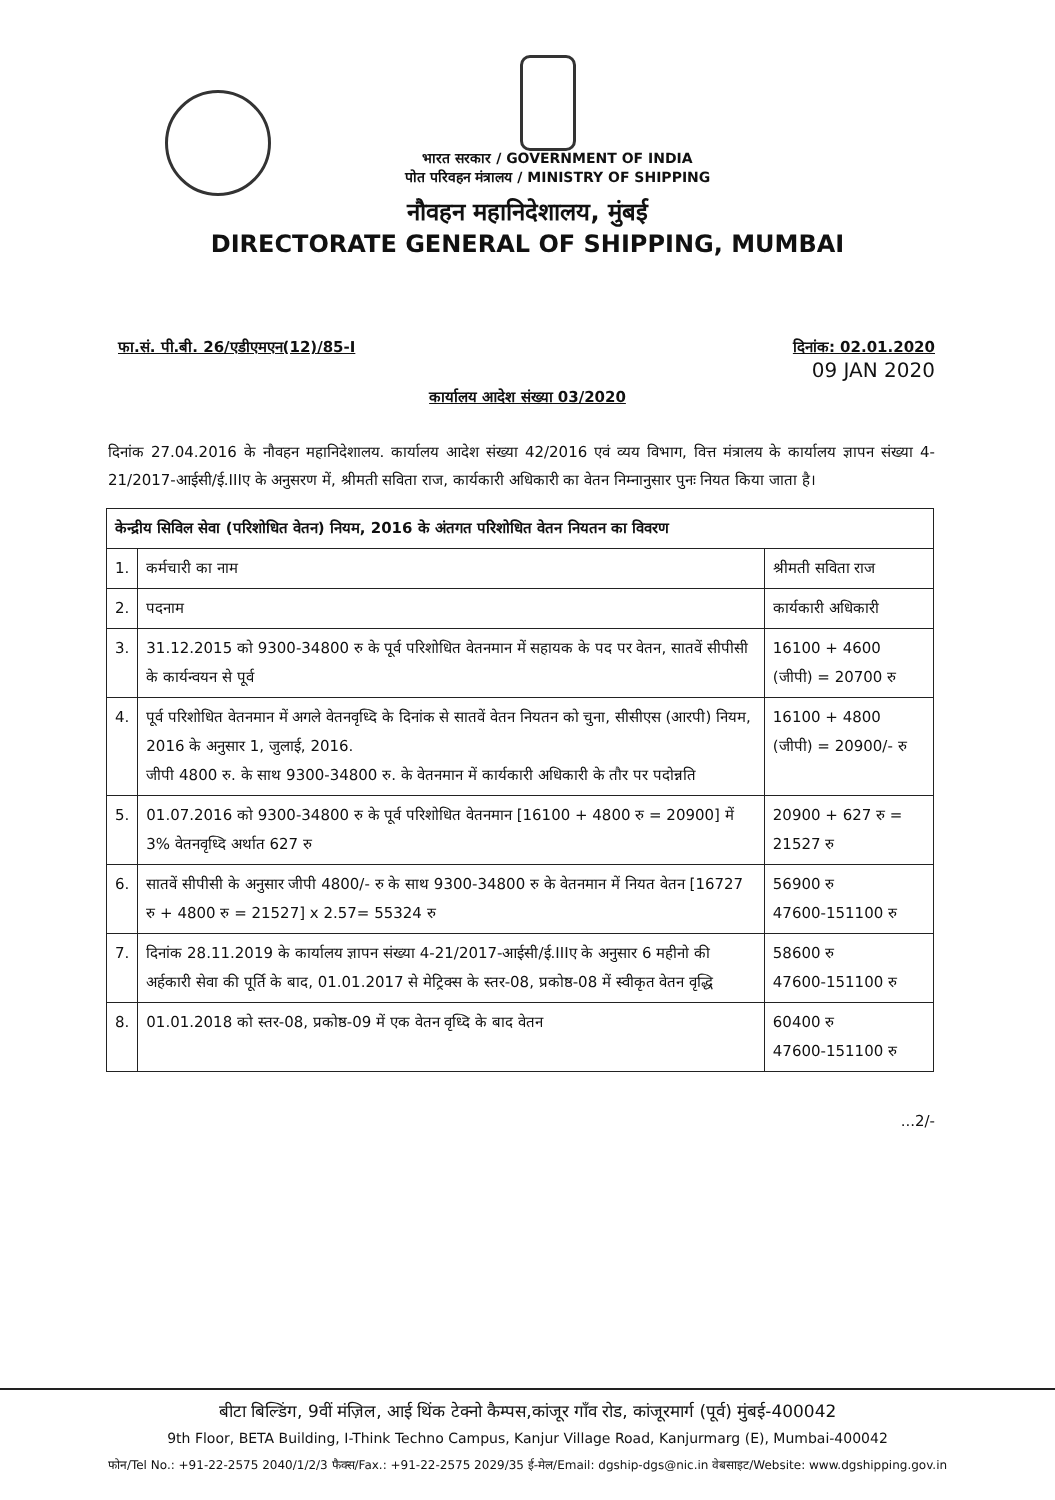भारत सरकार / GOVERNMENT OF INDIA
पोत परिवहन मंत्रालय / MINISTRY OF SHIPPING
नौवहन महानिदेशालय, मुंबई
DIRECTORATE GENERAL OF SHIPPING, MUMBAI
फा.सं. पी.बी. 26/एडीएमएन(12)/85-I
दिनांक: 02.01.2020
09 JAN 2020
कार्यालय आदेश संख्या 03/2020
दिनांक 27.04.2016 के नौवहन महानिदेशालय. कार्यालय आदेश संख्या 42/2016 एवं व्यय विभाग, वित्त मंत्रालय के कार्यालय ज्ञापन संख्या 4-21/2017-आईसी/ई.IIIए के अनुसरण में, श्रीमती सविता राज, कार्यकारी अधिकारी का वेतन निम्नानुसार पुनः नियत किया जाता है।
| केन्द्रीय सिविल सेवा (परिशोधित वेतन) नियम, 2016 के अंतगत परिशोधित वेतन नियतन का विवरण | | |
| --- | --- | --- |
| 1. | कर्मचारी का नाम | श्रीमती सविता राज |
| 2. | पदनाम | कार्यकारी अधिकारी |
| 3. | 31.12.2015 को 9300-34800 रु के पूर्व परिशोधित वेतनमान में सहायक के पद पर वेतन, सातवें सीपीसी के कार्यन्वयन से पूर्व | 16100 + 4600 (जीपी) = 20700 रु |
| 4. | पूर्व परिशोधित वेतनमान में अगले वेतनवृध्दि के दिनांक से सातवें वेतन नियतन को चुना, सीसीएस (आरपी) नियम, 2016 के अनुसार 1, जुलाई, 2016. जीपी 4800 रु. के साथ 9300-34800 रु. के वेतनमान में कार्यकारी अधिकारी के तौर पर पदोन्नति | 16100 + 4800 (जीपी) = 20900/- रु |
| 5. | 01.07.2016 को 9300-34800 रु के पूर्व परिशोधित वेतनमान [16100 + 4800 रु = 20900] में 3% वेतनवृध्दि अर्थात 627 रु | 20900 + 627 रु = 21527 रु |
| 6. | सातवें सीपीसी के अनुसार जीपी 4800/- रु के साथ 9300-34800 रु के वेतनमान में नियत वेतन [16727 रु + 4800 रु = 21527] x 2.57= 55324 रु | 56900 रु 47600-151100 रु |
| 7. | दिनांक 28.11.2019 के कार्यालय ज्ञापन संख्या 4-21/2017-आईसी/ई.IIIए के अनुसार 6 महीनो की अर्हकारी सेवा की पूर्ति के बाद, 01.01.2017 से मेट्रिक्स के स्तर-08, प्रकोष्ठ-08 में स्वीकृत वेतन वृद्धि | 58600 रु 47600-151100 रु |
| 8. | 01.01.2018 को स्तर-08, प्रकोष्ठ-09 में एक वेतन वृध्दि के बाद वेतन | 60400 रु 47600-151100 रु |
...2/-
बीटा बिल्डिंग, 9वीं मंज़िल, आई थिंक टेक्नो कैम्पस,कांजूर गाँव रोड, कांजूरमार्ग (पूर्व) मुंबई-400042
9th Floor, BETA Building, I-Think Techno Campus, Kanjur Village Road, Kanjurmarg (E), Mumbai-400042
फोन/Tel No.: +91-22-2575 2040/1/2/3 फैक्स/Fax.: +91-22-2575 2029/35 ई-मेल/Email: dgship-dgs@nic.in वेबसाइट/Website: www.dgshipping.gov.in